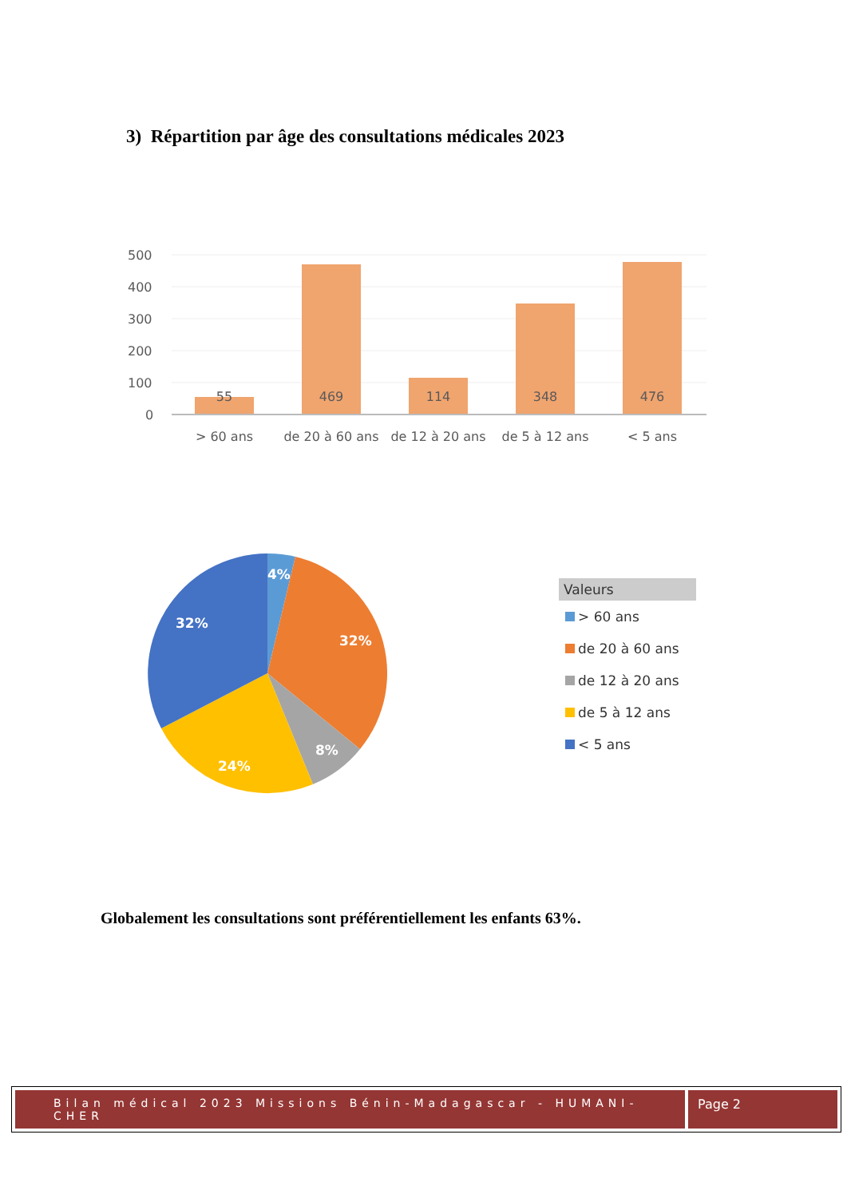3) Répartition par âge des consultations médicales 2023
500
400
300
200
100
0
55
469
114
348
476
> 60 ans
de 20 à 60 ans
de 12 à 20 ans
de 5 à 12 ans
< 5 ans
4%
32%
8%
24%
32%
Valeurs
> 60 ans
de 20 à 60 ans
de 12 à 20 ans
de 5 à 12 ans
< 5 ans
Globalement les consultations sont préférentiellement les enfants 63%.
Bilan médical 2023 Missions Bénin-Madagascar - HUMANI-CHER
Page 2